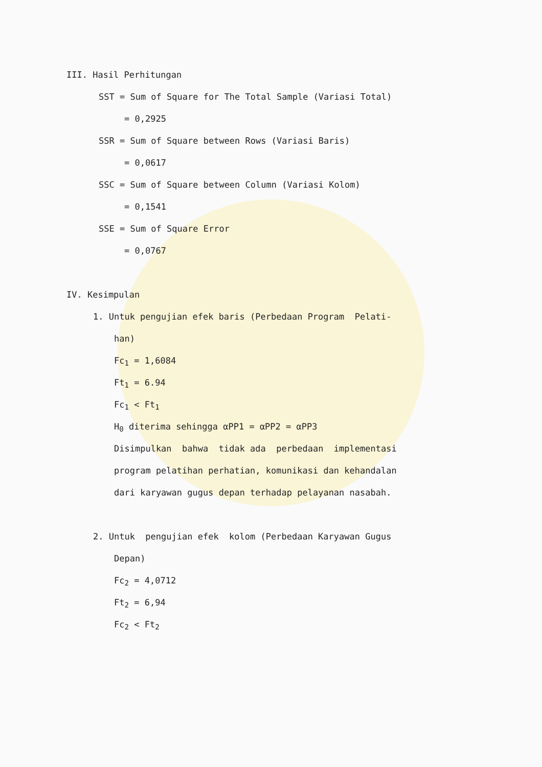III. Hasil Perhitungan
SST = Sum of Square for The Total Sample (Variasi Total)
= 0,2925
SSR = Sum of Square between Rows (Variasi Baris)
= 0,0617
SSC = Sum of Square between Column (Variasi Kolom)
= 0,1541
SSE = Sum of Square Error
= 0,0767
IV. Kesimpulan
1. Untuk pengujian efek baris (Perbedaan Program Pelati-
han)
Fc<sub>1</sub> = 1,6084
Ft<sub>1</sub> = 6.94
Fc<sub>1</sub> < Ft<sub>1</sub>
H<sub>0</sub> diterima sehingga αPP1 = αPP2 = αPP3
Disimpulkan bahwa tidak ada perbedaan implementasi
program pelatihan perhatian, komunikasi dan kehandalan
dari karyawan gugus depan terhadap pelayanan nasabah.
2. Untuk pengujian efek kolom (Perbedaan Karyawan Gugus
Depan)
Fc<sub>2</sub> = 4,0712
Ft<sub>2</sub> = 6,94
Fc<sub>2</sub> < Ft<sub>2</sub>